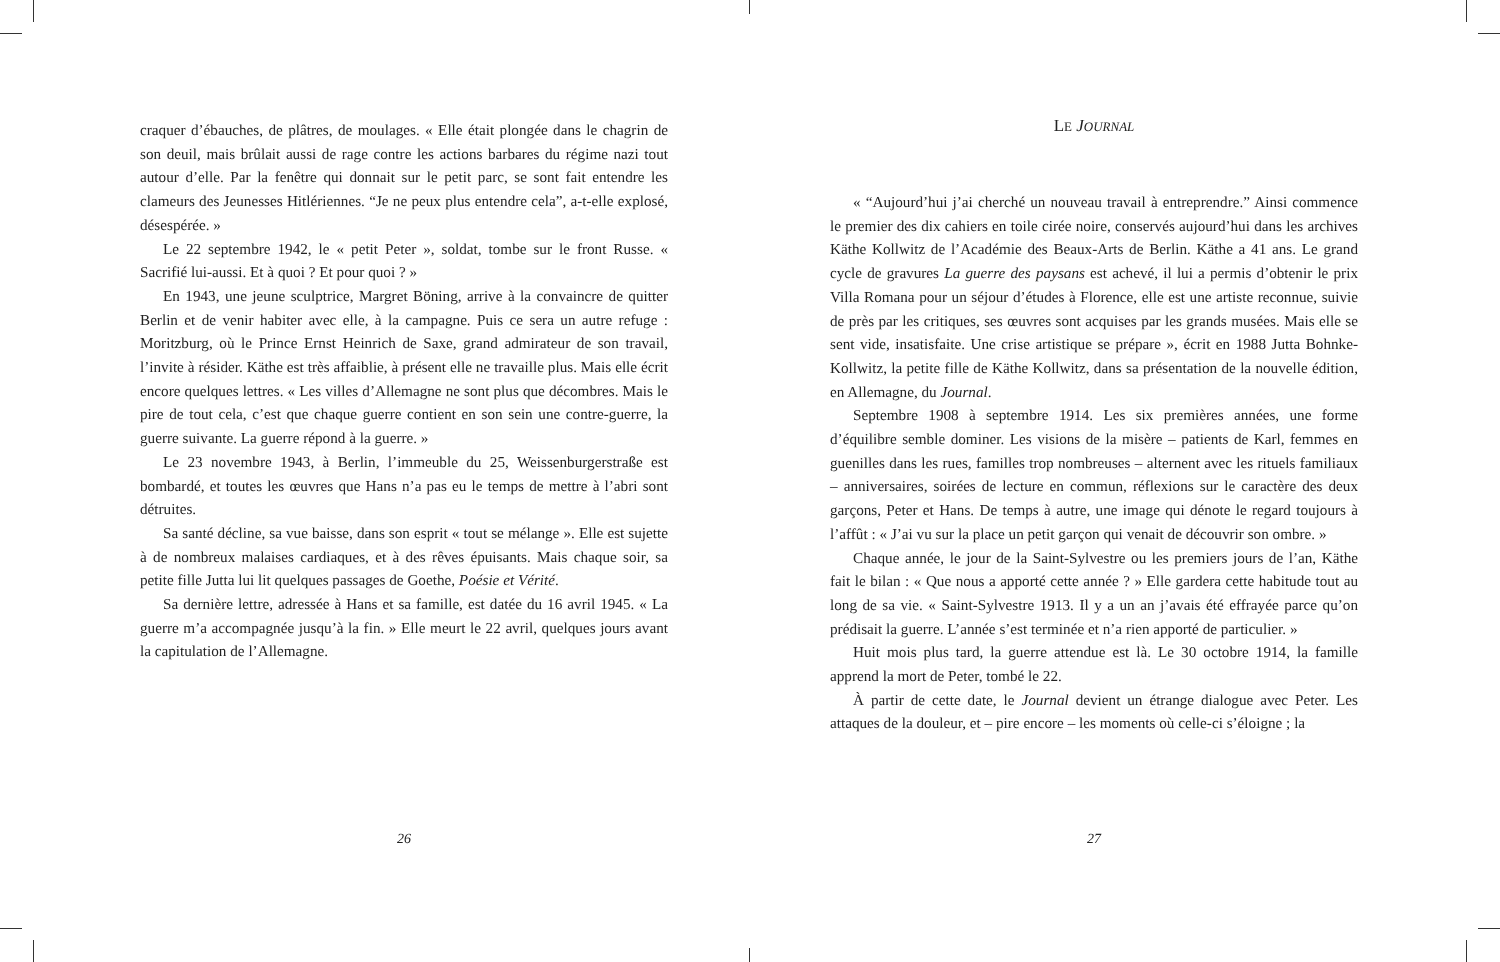craquer d’ébauches, de plâtres, de moulages. « Elle était plongée dans le chagrin de son deuil, mais brûlait aussi de rage contre les actions barbares du régime nazi tout autour d’elle. Par la fenêtre qui donnait sur le petit parc, se sont fait entendre les clameurs des Jeunesses Hitlériennes. “Je ne peux plus entendre cela”, a-t-elle explosé, désespérée. »
Le 22 septembre 1942, le « petit Peter », soldat, tombe sur le front Russe. « Sacrifié lui-aussi. Et à quoi ? Et pour quoi ? »
En 1943, une jeune sculptrice, Margret Böning, arrive à la convaincre de quitter Berlin et de venir habiter avec elle, à la campagne. Puis ce sera un autre refuge : Moritzburg, où le Prince Ernst Heinrich de Saxe, grand admirateur de son travail, l’invite à résider. Käthe est très affaiblie, à présent elle ne travaille plus. Mais elle écrit encore quelques lettres. « Les villes d’Allemagne ne sont plus que décombres. Mais le pire de tout cela, c’est que chaque guerre contient en son sein une contre-guerre, la guerre suivante. La guerre répond à la guerre. »
Le 23 novembre 1943, à Berlin, l’immeuble du 25, Weissenburgerstraße est bombardé, et toutes les œuvres que Hans n’a pas eu le temps de mettre à l’abri sont détruites.
Sa santé décline, sa vue baisse, dans son esprit « tout se mélange ». Elle est sujette à de nombreux malaises cardiaques, et à des rêves épuisants. Mais chaque soir, sa petite fille Jutta lui lit quelques passages de Goethe, Poésie et Vérité.
Sa dernière lettre, adressée à Hans et sa famille, est datée du 16 avril 1945. « La guerre m’a accompagnée jusqu’à la fin. » Elle meurt le 22 avril, quelques jours avant la capitulation de l’Allemagne.
26
LE JOURNAL
« “Aujourd’hui j’ai cherché un nouveau travail à entreprendre.” Ainsi commence le premier des dix cahiers en toile cirée noire, conservés aujourd’hui dans les archives Käthe Kollwitz de l’Académie des Beaux-Arts de Berlin. Käthe a 41 ans. Le grand cycle de gravures La guerre des paysans est achevé, il lui a permis d’obtenir le prix Villa Romana pour un séjour d’études à Florence, elle est une artiste reconnue, suivie de près par les critiques, ses œuvres sont acquises par les grands musées. Mais elle se sent vide, insatisfaite. Une crise artistique se prépare », écrit en 1988 Jutta Bohnke-Kollwitz, la petite fille de Käthe Kollwitz, dans sa présentation de la nouvelle édition, en Allemagne, du Journal.
Septembre 1908 à septembre 1914. Les six premières années, une forme d’équilibre semble dominer. Les visions de la misère – patients de Karl, femmes en guenilles dans les rues, familles trop nombreuses – alternent avec les rituels familiaux – anniversaires, soirées de lecture en commun, réflexions sur le caractère des deux garçons, Peter et Hans. De temps à autre, une image qui dénote le regard toujours à l’affût : « J’ai vu sur la place un petit garçon qui venait de découvrir son ombre. »
Chaque année, le jour de la Saint-Sylvestre ou les premiers jours de l’an, Käthe fait le bilan : « Que nous a apporté cette année ? » Elle gardera cette habitude tout au long de sa vie. « Saint-Sylvestre 1913. Il y a un an j’avais été effrayée parce qu’on prédisait la guerre. L’année s’est terminée et n’a rien apporté de particulier. »
Huit mois plus tard, la guerre attendue est là. Le 30 octobre 1914, la famille apprend la mort de Peter, tombé le 22.
À partir de cette date, le Journal devient un étrange dialogue avec Peter. Les attaques de la douleur, et – pire encore – les moments où celle-ci s’éloigne ; la
27